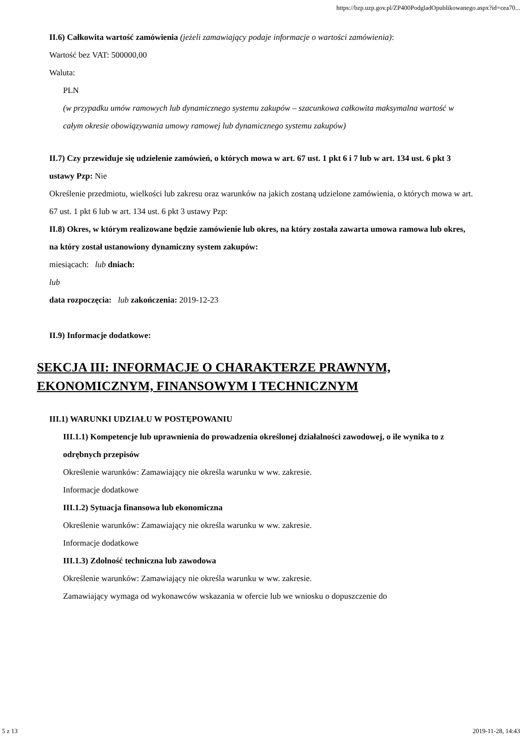https://bzp.uzp.gov.pl/ZP400PodgladOpublikowanego.aspx?id=cea70...
II.6) Całkowita wartość zamówienia (jeżeli zamawiający podaje informacje o wartości zamówienia):
Wartość bez VAT: 500000,00
Waluta:
PLN
(w przypadku umów ramowych lub dynamicznego systemu zakupów – szacunkowa całkowita maksymalna wartość w całym okresie obowiązywania umowy ramowej lub dynamicznego systemu zakupów)
II.7) Czy przewiduje się udzielenie zamówień, o których mowa w art. 67 ust. 1 pkt 6 i 7 lub w art. 134 ust. 6 pkt 3 ustawy Pzp: Nie
Określenie przedmiotu, wielkości lub zakresu oraz warunków na jakich zostaną udzielone zamówienia, o których mowa w art. 67 ust. 1 pkt 6 lub w art. 134 ust. 6 pkt 3 ustawy Pzp:
II.8) Okres, w którym realizowane będzie zamówienie lub okres, na który została zawarta umowa ramowa lub okres, na który został ustanowiony dynamiczny system zakupów:
miesiącach: lub dniach:
lub
data rozpoczęcia: lub zakończenia: 2019-12-23
II.9) Informacje dodatkowe:
SEKCJA III: INFORMACJE O CHARAKTERZE PRAWNYM, EKONOMICZNYM, FINANSOWYM I TECHNICZNYM
III.1) WARUNKI UDZIAŁU W POSTĘPOWANIU
III.1.1) Kompetencje lub uprawnienia do prowadzenia określonej działalności zawodowej, o ile wynika to z odrębnych przepisów
Określenie warunków: Zamawiający nie określa warunku w ww. zakresie.
Informacje dodatkowe
III.1.2) Sytuacja finansowa lub ekonomiczna
Określenie warunków: Zamawiający nie określa warunku w ww. zakresie.
Informacje dodatkowe
III.1.3) Zdolność techniczna lub zawodowa
Określenie warunków: Zamawiający nie określa warunku w ww. zakresie.
Zamawiający wymaga od wykonawców wskazania w ofercie lub we wniosku o dopuszczenie do
5 z 13 2019-11-28, 14:43